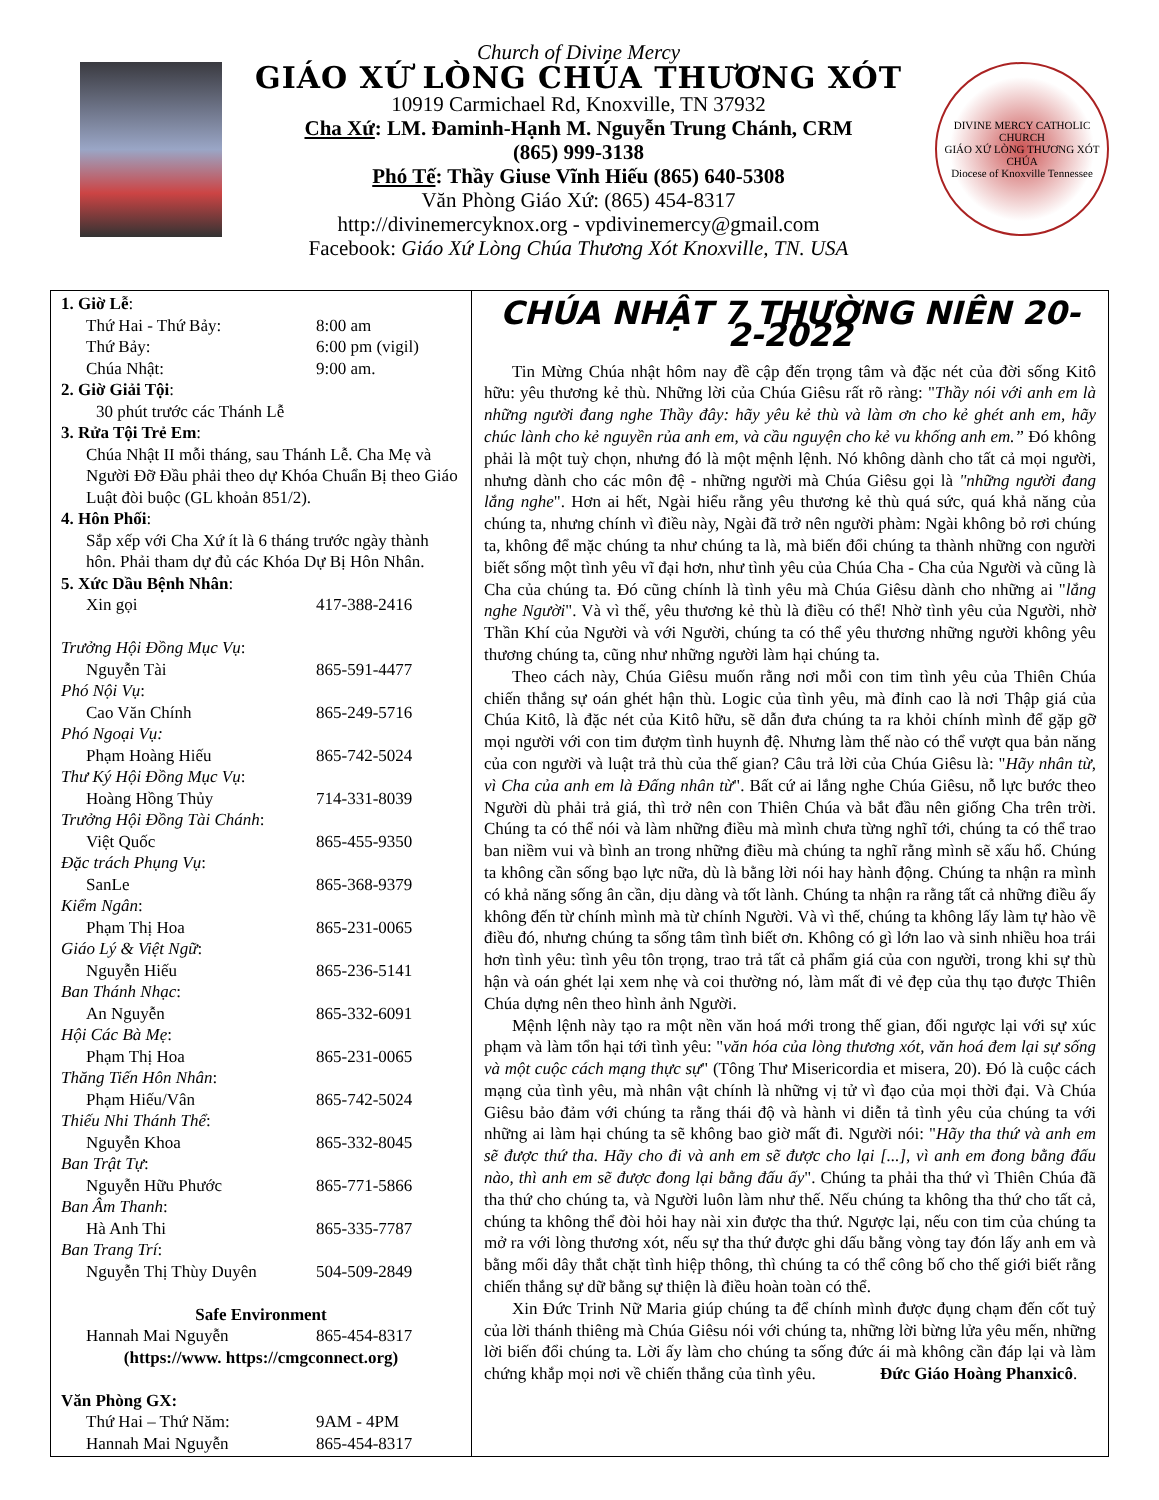Church of Divine Mercy
GIÁO XỨ LÒNG CHÚA THƯƠNG XÓT
10919 Carmichael Rd, Knoxville, TN 37932
Cha Xứ: LM. Đaminh-Hạnh M. Nguyễn Trung Chánh, CRM
(865) 999-3138
Phó Tế: Thầy Giuse Vĩnh Hiếu (865) 640-5308
Văn Phòng Giáo Xứ: (865) 454-8317
http://divinemercyknox.org - vpdivinemercy@gmail.com
Facebook: Giáo Xứ Lòng Chúa Thương Xót Knoxville, TN. USA
DIVINE MERCY CATHOLIC CHURCH
GIÁO XỨ LÒNG THƯƠNG XÓT CHÚA
Diocese of Knoxville Tennessee
1. Giờ Lễ:
Thứ Hai - Thứ Bảy: 8:00 am
Thứ Bảy: 6:00 pm (vigil)
Chúa Nhật: 9:00 am.
2. Giờ Giải Tội:
30 phút trước các Thánh Lễ
3. Rửa Tội Trẻ Em:
Chúa Nhật II mỗi tháng, sau Thánh Lễ. Cha Mẹ và Người Đỡ Đầu phải theo dự Khóa Chuẩn Bị theo Giáo Luật đòi buộc (GL khoản 851/2).
4. Hôn Phối:
Sắp xếp với Cha Xứ ít là 6 tháng trước ngày thành hôn. Phải tham dự đủ các Khóa Dự Bị Hôn Nhân.
5. Xức Dầu Bệnh Nhân:
Xin gọi 417-388-2416
Trưởng Hội Đồng Mục Vụ:
Nguyễn Tài 865-591-4477
Phó Nội Vụ:
Cao Văn Chính 865-249-5716
Phó Ngoại Vụ:
Phạm Hoàng Hiếu 865-742-5024
Thư Ký Hội Đồng Mục Vụ:
Hoàng Hồng Thủy 714-331-8039
Trưởng Hội Đồng Tài Chánh:
Việt Quốc 865-455-9350
Đặc trách Phụng Vụ:
SanLe 865-368-9379
Kiểm Ngân:
Phạm Thị Hoa 865-231-0065
Giáo Lý & Việt Ngữ:
Nguyễn Hiếu 865-236-5141
Ban Thánh Nhạc:
An Nguyễn 865-332-6091
Hội Các Bà Mẹ:
Phạm Thị Hoa 865-231-0065
Thăng Tiến Hôn Nhân:
Phạm Hiếu/Vân 865-742-5024
Thiếu Nhi Thánh Thể:
Nguyễn Khoa 865-332-8045
Ban Trật Tự:
Nguyễn Hữu Phước 865-771-5866
Ban Âm Thanh:
Hà Anh Thi 865-335-7787
Ban Trang Trí:
Nguyễn Thị Thùy Duyên 504-509-2849
Safe Environment
Hannah Mai Nguyễn 865-454-8317
(https://www. https://cmgconnect.org)
Văn Phòng GX:
Thứ Hai – Thứ Năm: 9AM - 4PM
Hannah Mai Nguyễn 865-454-8317
CHÚA NHẬT 7 THƯỜNG NIÊN 20-2-2022
Tin Mừng Chúa nhật hôm nay đề cập đến trọng tâm và đặc nét của đời sống Kitô hữu: yêu thương kẻ thù. Những lời của Chúa Giêsu rất rõ ràng: "Thầy nói với anh em là những người đang nghe Thầy đây: hãy yêu kẻ thù và làm ơn cho kẻ ghét anh em, hãy chúc lành cho kẻ nguyền rủa anh em, và cầu nguyện cho kẻ vu khống anh em.” Đó không phải là một tuỳ chọn, nhưng đó là một mệnh lệnh. Nó không dành cho tất cả mọi người, nhưng dành cho các môn đệ - những người mà Chúa Giêsu gọi là "những người đang lắng nghe". Hơn ai hết, Ngài hiểu rằng yêu thương kẻ thù quá sức, quá khả năng của chúng ta, nhưng chính vì điều này, Ngài đã trở nên người phàm: Ngài không bỏ rơi chúng ta, không để mặc chúng ta như chúng ta là, mà biến đổi chúng ta thành những con người biết sống một tình yêu vĩ đại hơn, như tình yêu của Chúa Cha - Cha của Người và cũng là Cha của chúng ta. Đó cũng chính là tình yêu mà Chúa Giêsu dành cho những ai "lắng nghe Người". Và vì thế, yêu thương kẻ thù là điều có thể! Nhờ tình yêu của Người, nhờ Thần Khí của Người và với Người, chúng ta có thể yêu thương những người không yêu thương chúng ta, cũng như những người làm hại chúng ta.
Theo cách này, Chúa Giêsu muốn rằng nơi mỗi con tim tình yêu của Thiên Chúa chiến thắng sự oán ghét hận thù. Logic của tình yêu, mà đỉnh cao là nơi Thập giá của Chúa Kitô, là đặc nét của Kitô hữu, sẽ dẫn đưa chúng ta ra khỏi chính mình để gặp gỡ mọi người với con tim đượm tình huynh đệ. Nhưng làm thế nào có thể vượt qua bản năng của con người và luật trả thù của thế gian? Câu trả lời của Chúa Giêsu là: "Hãy nhân từ, vì Cha của anh em là Đấng nhân từ". Bất cứ ai lắng nghe Chúa Giêsu, nỗ lực bước theo Người dù phải trả giá, thì trở nên con Thiên Chúa và bắt đầu nên giống Cha trên trời. Chúng ta có thể nói và làm những điều mà mình chưa từng nghĩ tới, chúng ta có thể trao ban niềm vui và bình an trong những điều mà chúng ta nghĩ rằng mình sẽ xấu hổ. Chúng ta không cần sống bạo lực nữa, dù là bằng lời nói hay hành động. Chúng ta nhận ra mình có khả năng sống ân cần, dịu dàng và tốt lành. Chúng ta nhận ra rằng tất cả những điều ấy không đến từ chính mình mà từ chính Người. Và vì thế, chúng ta không lấy làm tự hào về điều đó, nhưng chúng ta sống tâm tình biết ơn. Không có gì lớn lao và sinh nhiều hoa trái hơn tình yêu: tình yêu tôn trọng, trao trả tất cả phẩm giá của con người, trong khi sự thù hận và oán ghét lại xem nhẹ và coi thường nó, làm mất đi vẻ đẹp của thụ tạo được Thiên Chúa dựng nên theo hình ảnh Người.
Mệnh lệnh này tạo ra một nền văn hoá mới trong thế gian, đối ngược lại với sự xúc phạm và làm tổn hại tới tình yêu: "văn hóa của lòng thương xót, văn hoá đem lại sự sống và một cuộc cách mạng thực sự" (Tông Thư Misericordia et misera, 20). Đó là cuộc cách mạng của tình yêu, mà nhân vật chính là những vị tử vì đạo của mọi thời đại. Và Chúa Giêsu bảo đảm với chúng ta rằng thái độ và hành vi diễn tả tình yêu của chúng ta với những ai làm hại chúng ta sẽ không bao giờ mất đi. Người nói: "Hãy tha thứ và anh em sẽ được thứ tha. Hãy cho đi và anh em sẽ được cho lại [...], vì anh em đong bằng đấu nào, thì anh em sẽ được đong lại bằng đấu ấy". Chúng ta phải tha thứ vì Thiên Chúa đã tha thứ cho chúng ta, và Người luôn làm như thế. Nếu chúng ta không tha thứ cho tất cả, chúng ta không thể đòi hỏi hay nài xin được tha thứ. Ngược lại, nếu con tim của chúng ta mở ra với lòng thương xót, nếu sự tha thứ được ghi dấu bằng vòng tay đón lấy anh em và bằng mối dây thắt chặt tình hiệp thông, thì chúng ta có thể công bố cho thế giới biết rằng chiến thắng sự dữ bằng sự thiện là điều hoàn toàn có thể.
Xin Đức Trinh Nữ Maria giúp chúng ta để chính mình được đụng chạm đến cốt tuỷ của lời thánh thiêng mà Chúa Giêsu nói với chúng ta, những lời bừng lửa yêu mến, những lời biến đổi chúng ta. Lời ấy làm cho chúng ta sống đức ái mà không cần đáp lại và làm chứng khắp mọi nơi về chiến thắng của tình yêu. Đức Giáo Hoàng Phanxicô.